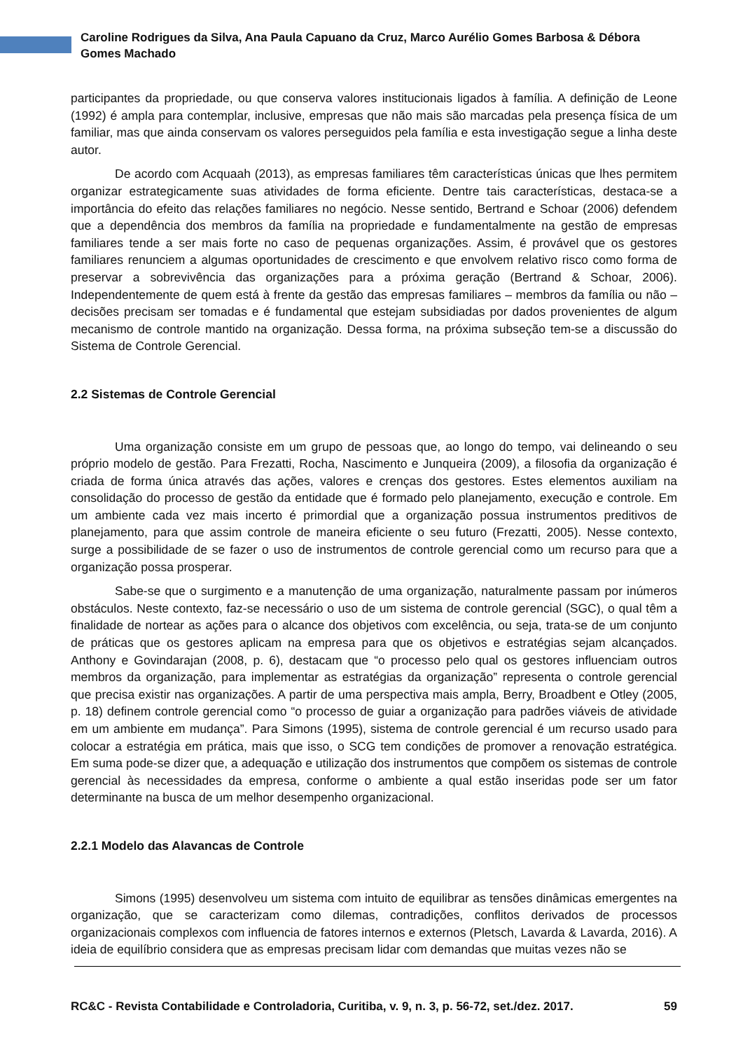Caroline Rodrigues da Silva, Ana Paula Capuano da Cruz, Marco Aurélio Gomes Barbosa & Débora Gomes Machado
participantes da propriedade, ou que conserva valores institucionais ligados à família. A definição de Leone (1992) é ampla para contemplar, inclusive, empresas que não mais são marcadas pela presença física de um familiar, mas que ainda conservam os valores perseguidos pela família e esta investigação segue a linha deste autor.
De acordo com Acquaah (2013), as empresas familiares têm características únicas que lhes permitem organizar estrategicamente suas atividades de forma eficiente. Dentre tais características, destaca-se a importância do efeito das relações familiares no negócio. Nesse sentido, Bertrand e Schoar (2006) defendem que a dependência dos membros da família na propriedade e fundamentalmente na gestão de empresas familiares tende a ser mais forte no caso de pequenas organizações. Assim, é provável que os gestores familiares renunciem a algumas oportunidades de crescimento e que envolvem relativo risco como forma de preservar a sobrevivência das organizações para a próxima geração (Bertrand & Schoar, 2006). Independentemente de quem está à frente da gestão das empresas familiares – membros da família ou não – decisões precisam ser tomadas e é fundamental que estejam subsidiadas por dados provenientes de algum mecanismo de controle mantido na organização. Dessa forma, na próxima subseção tem-se a discussão do Sistema de Controle Gerencial.
2.2 Sistemas de Controle Gerencial
Uma organização consiste em um grupo de pessoas que, ao longo do tempo, vai delineando o seu próprio modelo de gestão. Para Frezatti, Rocha, Nascimento e Junqueira (2009), a filosofia da organização é criada de forma única através das ações, valores e crenças dos gestores. Estes elementos auxiliam na consolidação do processo de gestão da entidade que é formado pelo planejamento, execução e controle. Em um ambiente cada vez mais incerto é primordial que a organização possua instrumentos preditivos de planejamento, para que assim controle de maneira eficiente o seu futuro (Frezatti, 2005). Nesse contexto, surge a possibilidade de se fazer o uso de instrumentos de controle gerencial como um recurso para que a organização possa prosperar.
Sabe-se que o surgimento e a manutenção de uma organização, naturalmente passam por inúmeros obstáculos. Neste contexto, faz-se necessário o uso de um sistema de controle gerencial (SGC), o qual têm a finalidade de nortear as ações para o alcance dos objetivos com excelência, ou seja, trata-se de um conjunto de práticas que os gestores aplicam na empresa para que os objetivos e estratégias sejam alcançados. Anthony e Govindarajan (2008, p. 6), destacam que “o processo pelo qual os gestores influenciam outros membros da organização, para implementar as estratégias da organização” representa o controle gerencial que precisa existir nas organizações. A partir de uma perspectiva mais ampla, Berry, Broadbent e Otley (2005, p. 18) definem controle gerencial como “o processo de guiar a organização para padrões viáveis de atividade em um ambiente em mudança”. Para Simons (1995), sistema de controle gerencial é um recurso usado para colocar a estratégia em prática, mais que isso, o SCG tem condições de promover a renovação estratégica. Em suma pode-se dizer que, a adequação e utilização dos instrumentos que compõem os sistemas de controle gerencial às necessidades da empresa, conforme o ambiente a qual estão inseridas pode ser um fator determinante na busca de um melhor desempenho organizacional.
2.2.1 Modelo das Alavancas de Controle
Simons (1995) desenvolveu um sistema com intuito de equilibrar as tensões dinâmicas emergentes na organização, que se caracterizam como dilemas, contradições, conflitos derivados de processos organizacionais complexos com influencia de fatores internos e externos (Pletsch, Lavarda & Lavarda, 2016). A ideia de equilíbrio considera que as empresas precisam lidar com demandas que muitas vezes não se
RC&C - Revista Contabilidade e Controladoria, Curitiba, v. 9, n. 3, p. 56-72, set./dez. 2017. 59